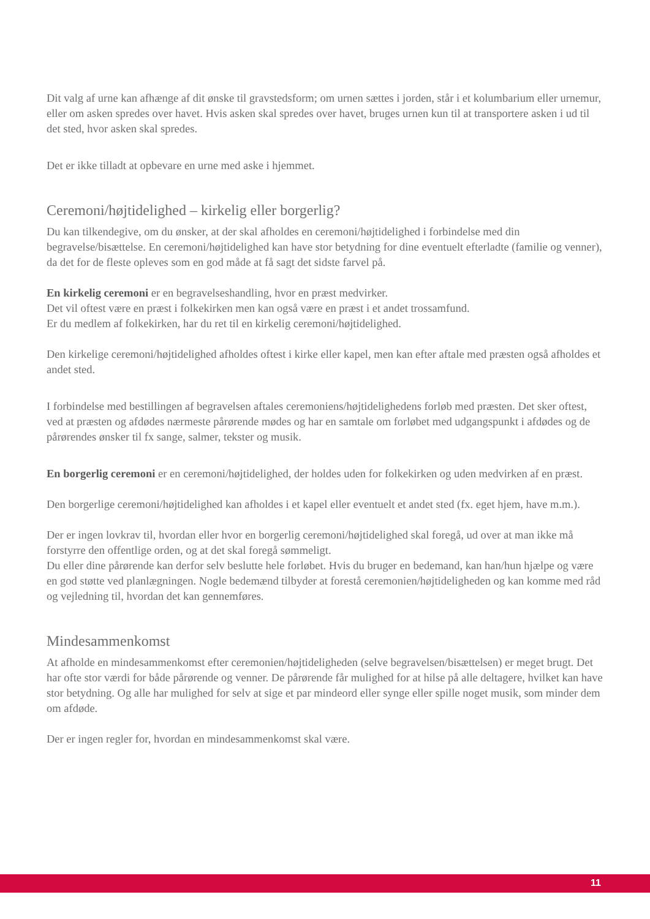Dit valg af urne kan afhænge af dit ønske til gravstedsform; om urnen sættes i jorden, står i et kolumbarium eller urnemur, eller om asken spredes over havet. Hvis asken skal spredes over havet, bruges urnen kun til at transportere asken i ud til det sted, hvor asken skal spredes.
Det er ikke tilladt at opbevare en urne med aske i hjemmet.
Ceremoni/højtidelighed – kirkelig eller borgerlig?
Du kan tilkendegive, om du ønsker, at der skal afholdes en ceremoni/højtidelighed i forbindelse med din begravelse/bisættelse. En ceremoni/højtidelighed kan have stor betydning for dine eventuelt efterladte (familie og venner), da det for de fleste opleves som en god måde at få sagt det sidste farvel på.
En kirkelig ceremoni er en begravelseshandling, hvor en præst medvirker.
Det vil oftest være en præst i folkekirken men kan også være en præst i et andet trossamfund.
Er du medlem af folkekirken, har du ret til en kirkelig ceremoni/højtidelighed.
Den kirkelige ceremoni/højtidelighed afholdes oftest i kirke eller kapel, men kan efter aftale med præsten også afholdes et andet sted.
I forbindelse med bestillingen af begravelsen aftales ceremoniens/højtidelighedens forløb med præsten. Det sker oftest, ved at præsten og afdødes nærmeste pårørende mødes og har en samtale om forløbet med udgangspunkt i afdødes og de pårørendes ønsker til fx sange, salmer, tekster og musik.
En borgerlig ceremoni er en ceremoni/højtidelighed, der holdes uden for folkekirken og uden medvirken af en præst.
Den borgerlige ceremoni/højtidelighed kan afholdes i et kapel eller eventuelt et andet sted (fx. eget hjem, have m.m.).
Der er ingen lovkrav til, hvordan eller hvor en borgerlig ceremoni/højtidelighed skal foregå, ud over at man ikke må forstyrre den offentlige orden, og at det skal foregå sømmeligt.
Du eller dine pårørende kan derfor selv beslutte hele forløbet. Hvis du bruger en bedemand, kan han/hun hjælpe og være en god støtte ved planlægningen. Nogle bedemænd tilbyder at forestå ceremonien/højtideligheden og kan komme med råd og vejledning til, hvordan det kan gennemføres.
Mindesammenkomst
At afholde en mindesammenkomst efter ceremonien/højtideligheden (selve begravelsen/bisættelsen) er meget brugt. Det har ofte stor værdi for både pårørende og venner. De pårørende får mulighed for at hilse på alle deltagere, hvilket kan have stor betydning. Og alle har mulighed for selv at sige et par mindeord eller synge eller spille noget musik, som minder dem om afdøde.
Der er ingen regler for, hvordan en mindesammenkomst skal være.
11